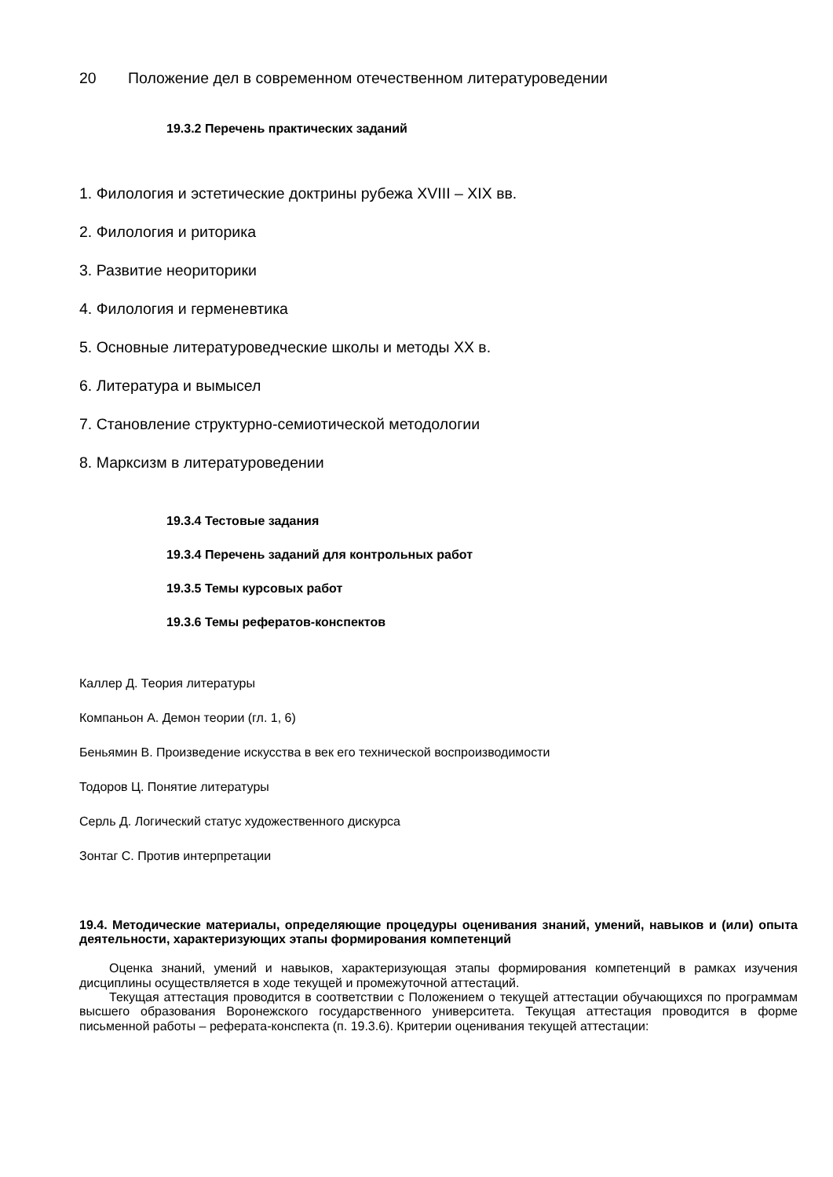20 Положение дел в современном отечественном литературоведении
19.3.2 Перечень практических заданий
1. Филология и эстетические доктрины рубежа XVIII – XIX вв.
2. Филология и риторика
3. Развитие неориторики
4. Филология и герменевтика
5. Основные литературоведческие школы и методы XX в.
6. Литература и вымысел
7. Становление структурно-семиотической методологии
8. Марксизм в литературоведении
19.3.4 Тестовые задания
19.3.4 Перечень заданий для контрольных работ
19.3.5 Темы курсовых работ
19.3.6 Темы рефератов-конспектов
Каллер Д. Теория литературы
Компаньон А. Демон теории (гл. 1, 6)
Беньямин В. Произведение искусства в век его технической воспроизводимости
Тодоров Ц. Понятие литературы
Серль Д. Логический статус художественного дискурса
Зонтаг С. Против интерпретации
19.4. Методические материалы, определяющие процедуры оценивания знаний, умений, навыков и (или) опыта деятельности, характеризующих этапы формирования компетенций
Оценка знаний, умений и навыков, характеризующая этапы формирования компетенций в рамках изучения дисциплины осуществляется в ходе текущей и промежуточной аттестаций.
Текущая аттестация проводится в соответствии с Положением о текущей аттестации обучающихся по программам высшего образования Воронежского государственного университета. Текущая аттестация проводится в форме письменной работы – реферата-конспекта (п. 19.3.6). Критерии оценивания текущей аттестации: